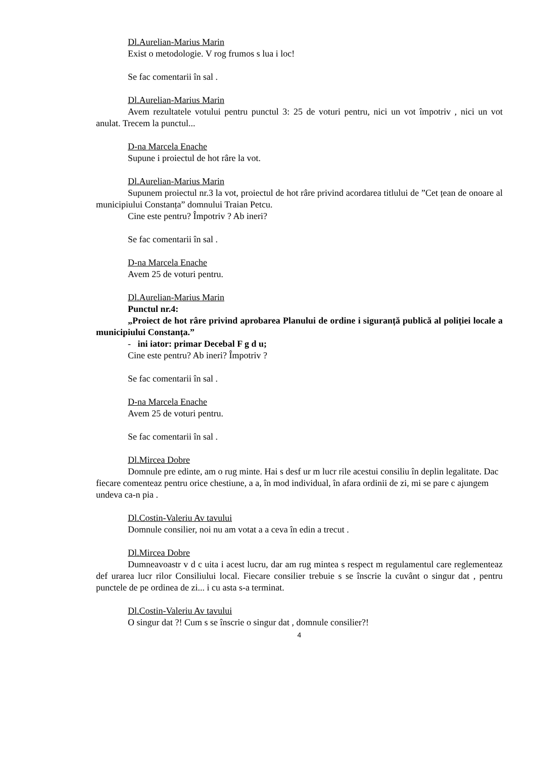Dl.Aurelian-Marius Marin
Exist o metodologie. V rog frumos s lua i loc!
Se fac comentarii în sal .
Dl.Aurelian-Marius Marin
Avem rezultatele votului pentru punctul 3: 25 de voturi pentru, nici un vot împotriv , nici un vot anulat. Trecem la punctul...
D-na Marcela Enache
Supune i proiectul de hot râre la vot.
Dl.Aurelian-Marius Marin
Supunem proiectul nr.3 la vot, proiectul de hot râre privind acordarea titlului de ”Cet țean de onoare al municipiului Constanța” domnului Traian Petcu.
Cine este pentru? Împotriv ? Ab ineri?
Se fac comentarii în sal .
D-na Marcela Enache
Avem 25 de voturi pentru.
Dl.Aurelian-Marius Marin
Punctul nr.4:
„Proiect de hot râre privind aprobarea Planului de ordine i siguranță publică al poliției locale a municipiului Constanța.”
- ini iator: primar Decebal F g d u;
Cine este pentru? Ab ineri? Împotriv ?
Se fac comentarii în sal .
D-na Marcela Enache
Avem 25 de voturi pentru.
Se fac comentarii în sal .
Dl.Mircea Dobre
Domnule pre edinte, am o rug minte. Hai s desf ur m lucr rile acestui consiliu în deplin legalitate. Dac fiecare comenteaz pentru orice chestiune, a a, în mod individual, în afara ordinii de zi, mi se pare c ajungem undeva ca-n pia .
Dl.Costin-Valeriu Av tavului
Domnule consilier, noi nu am votat a a ceva în edin a trecut .
Dl.Mircea Dobre
Dumneavoastr v d c uita i acest lucru, dar am rug mintea s respect m regulamentul care reglementeaz def urarea lucr rilor Consiliului local. Fiecare consilier trebuie s se înscrie la cuvânt o singur dat , pentru punctele de pe ordinea de zi... i cu asta s-a terminat.
Dl.Costin-Valeriu Av tavului
O singur dat ?! Cum s se înscrie o singur dat , domnule consilier?!
4